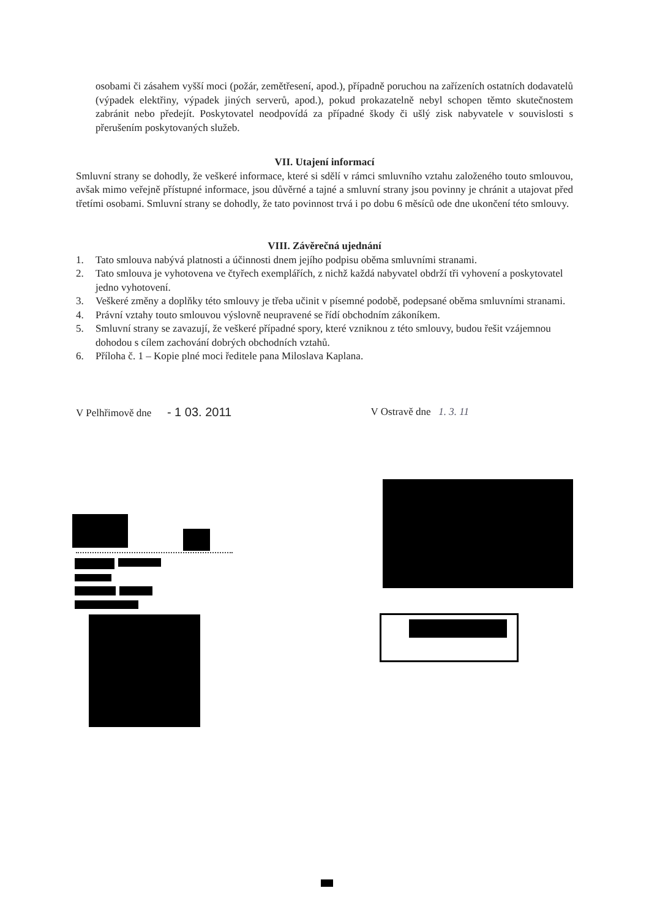osobami či zásahem vyšší moci (požár, zemětřesení, apod.), případně poruchou na zařízeních ostatních dodavatelů (výpadek elektřiny, výpadek jiných serverů, apod.), pokud prokazatelně nebyl schopen těmto skutečnostem zabránit nebo předejít. Poskytovatel neodpovídá za případné škody či ušlý zisk nabyvatele v souvislosti s přerušením poskytovaných služeb.
VII. Utajení informací
Smluvní strany se dohodly, že veškeré informace, které si sdělí v rámci smluvního vztahu založeného touto smlouvou, avšak mimo veřejně přístupné informace, jsou důvěrné a tajné a smluvní strany jsou povinny je chránit a utajovat před třetími osobami. Smluvní strany se dohodly, že tato povinnost trvá i po dobu 6 měsíců ode dne ukončení této smlouvy.
VIII. Závěrečná ujednání
1. Tato smlouva nabývá platnosti a účinnosti dnem jejího podpisu oběma smluvními stranami.
2. Tato smlouva je vyhotovena ve čtyřech exemplářích, z nichž každá nabyvatel obdrží tři vyhovení a poskytovatel jedno vyhotovení.
3. Veškeré změny a doplňky této smlouvy je třeba učinit v písemné podobě, podepsané oběma smluvními stranami.
4. Právní vztahy touto smlouvou výslovně neupravené se řídí obchodním zákoníkem.
5. Smluvní strany se zavazují, že veškeré případné spory, které vzniknou z této smlouvy, budou řešit vzájemnou dohodou s cílem zachování dobrých obchodních vztahů.
6. Příloha č. 1 – Kopie plné moci ředitele pana Miloslava Kaplana.
V Pelhřimově dne - 1 03. 2011 V Ostravě dne 1. 3. 11